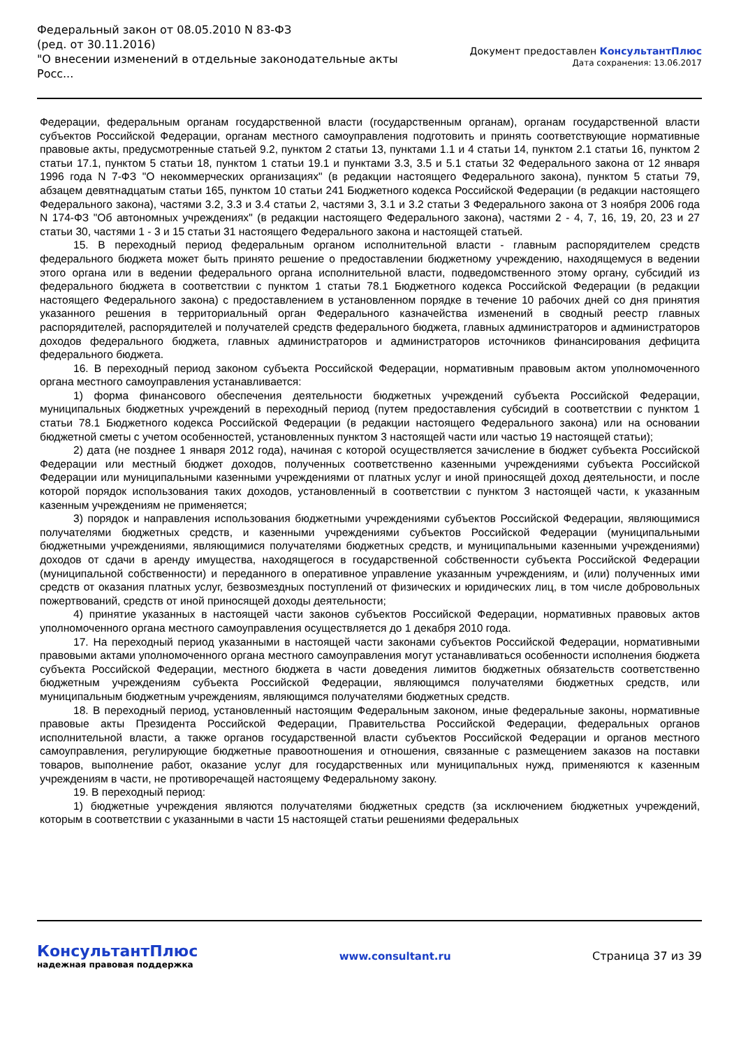Федеральный закон от 08.05.2010 N 83-ФЗ
(ред. от 30.11.2016)
"О внесении изменений в отдельные законодательные акты Росс...
Документ предоставлен КонсультантПлюс
Дата сохранения: 13.06.2017
Федерации, федеральным органам государственной власти (государственным органам), органам государственной власти субъектов Российской Федерации, органам местного самоуправления подготовить и принять соответствующие нормативные правовые акты, предусмотренные статьей 9.2, пунктом 2 статьи 13, пунктами 1.1 и 4 статьи 14, пунктом 2.1 статьи 16, пунктом 2 статьи 17.1, пунктом 5 статьи 18, пунктом 1 статьи 19.1 и пунктами 3.3, 3.5 и 5.1 статьи 32 Федерального закона от 12 января 1996 года N 7-ФЗ "О некоммерческих организациях" (в редакции настоящего Федерального закона), пунктом 5 статьи 79, абзацем девятнадцатым статьи 165, пунктом 10 статьи 241 Бюджетного кодекса Российской Федерации (в редакции настоящего Федерального закона), частями 3.2, 3.3 и 3.4 статьи 2, частями 3, 3.1 и 3.2 статьи 3 Федерального закона от 3 ноября 2006 года N 174-ФЗ "Об автономных учреждениях" (в редакции настоящего Федерального закона), частями 2 - 4, 7, 16, 19, 20, 23 и 27 статьи 30, частями 1 - 3 и 15 статьи 31 настоящего Федерального закона и настоящей статьей.
15. В переходный период федеральным органом исполнительной власти - главным распорядителем средств федерального бюджета может быть принято решение о предоставлении бюджетному учреждению, находящемуся в ведении этого органа или в ведении федерального органа исполнительной власти, подведомственного этому органу, субсидий из федерального бюджета в соответствии с пунктом 1 статьи 78.1 Бюджетного кодекса Российской Федерации (в редакции настоящего Федерального закона) с предоставлением в установленном порядке в течение 10 рабочих дней со дня принятия указанного решения в территориальный орган Федерального казначейства изменений в сводный реестр главных распорядителей, распорядителей и получателей средств федерального бюджета, главных администраторов и администраторов доходов федерального бюджета, главных администраторов и администраторов источников финансирования дефицита федерального бюджета.
16. В переходный период законом субъекта Российской Федерации, нормативным правовым актом уполномоченного органа местного самоуправления устанавливается:
1) форма финансового обеспечения деятельности бюджетных учреждений субъекта Российской Федерации, муниципальных бюджетных учреждений в переходный период (путем предоставления субсидий в соответствии с пунктом 1 статьи 78.1 Бюджетного кодекса Российской Федерации (в редакции настоящего Федерального закона) или на основании бюджетной сметы с учетом особенностей, установленных пунктом 3 настоящей части или частью 19 настоящей статьи);
2) дата (не позднее 1 января 2012 года), начиная с которой осуществляется зачисление в бюджет субъекта Российской Федерации или местный бюджет доходов, полученных соответственно казенными учреждениями субъекта Российской Федерации или муниципальными казенными учреждениями от платных услуг и иной приносящей доход деятельности, и после которой порядок использования таких доходов, установленный в соответствии с пунктом 3 настоящей части, к указанным казенным учреждениям не применяется;
3) порядок и направления использования бюджетными учреждениями субъектов Российской Федерации, являющимися получателями бюджетных средств, и казенными учреждениями субъектов Российской Федерации (муниципальными бюджетными учреждениями, являющимися получателями бюджетных средств, и муниципальными казенными учреждениями) доходов от сдачи в аренду имущества, находящегося в государственной собственности субъекта Российской Федерации (муниципальной собственности) и переданного в оперативное управление указанным учреждениям, и (или) полученных ими средств от оказания платных услуг, безвозмездных поступлений от физических и юридических лиц, в том числе добровольных пожертвований, средств от иной приносящей доходы деятельности;
4) принятие указанных в настоящей части законов субъектов Российской Федерации, нормативных правовых актов уполномоченного органа местного самоуправления осуществляется до 1 декабря 2010 года.
17. На переходный период указанными в настоящей части законами субъектов Российской Федерации, нормативными правовыми актами уполномоченного органа местного самоуправления могут устанавливаться особенности исполнения бюджета субъекта Российской Федерации, местного бюджета в части доведения лимитов бюджетных обязательств соответственно бюджетным учреждениям субъекта Российской Федерации, являющимся получателями бюджетных средств, или муниципальным бюджетным учреждениям, являющимся получателями бюджетных средств.
18. В переходный период, установленный настоящим Федеральным законом, иные федеральные законы, нормативные правовые акты Президента Российской Федерации, Правительства Российской Федерации, федеральных органов исполнительной власти, а также органов государственной власти субъектов Российской Федерации и органов местного самоуправления, регулирующие бюджетные правоотношения и отношения, связанные с размещением заказов на поставки товаров, выполнение работ, оказание услуг для государственных или муниципальных нужд, применяются к казенным учреждениям в части, не противоречащей настоящему Федеральному закону.
19. В переходный период:
1) бюджетные учреждения являются получателями бюджетных средств (за исключением бюджетных учреждений, которым в соответствии с указанными в части 15 настоящей статьи решениями федеральных
КонсультантПлюс
надежная правовая поддержка
www.consultant.ru Страница 37 из 39